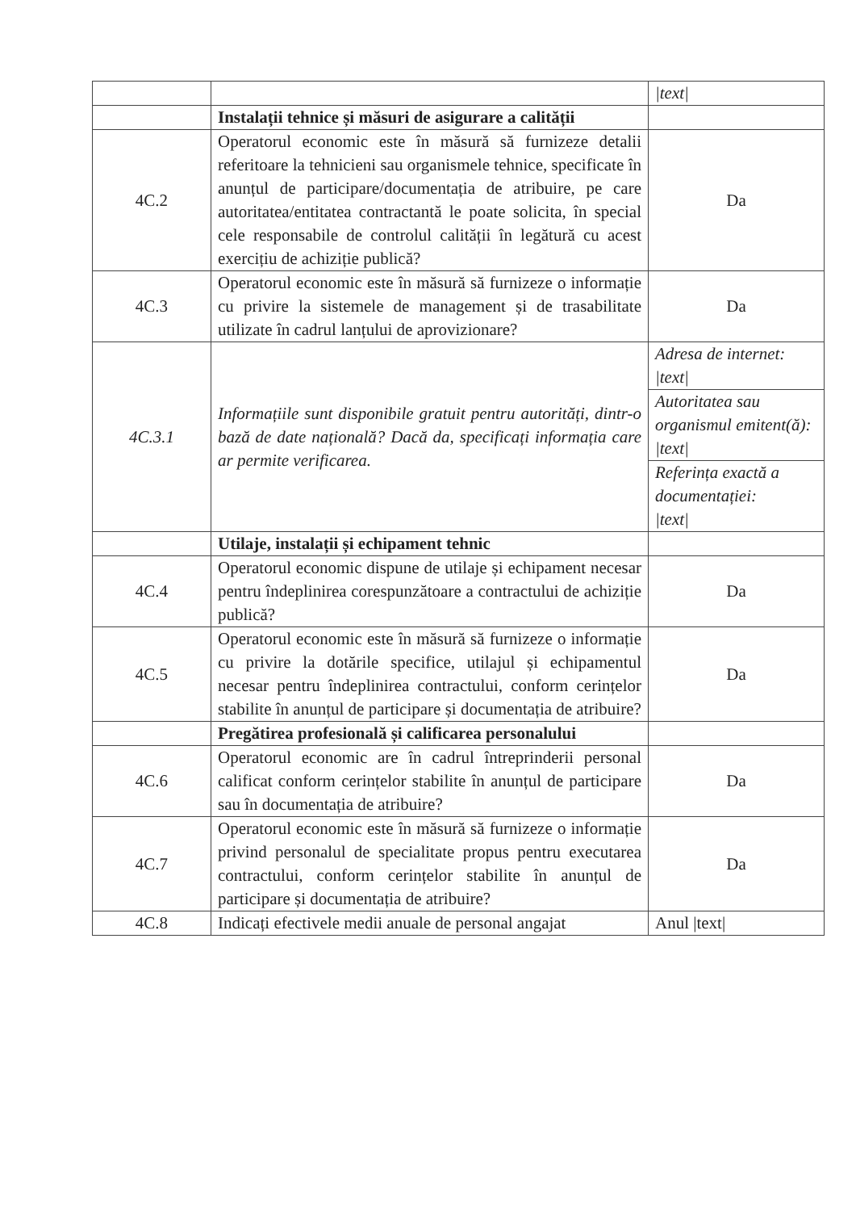| | | /text/ |
| | Instalații tehnice și măsuri de asigurare a calității | |
| 4C.2 | Operatorul economic este în măsură să furnizeze detalii referitoare la tehnicieni sau organismele tehnice, specificate în anunțul de participare/documentația de atribuire, pe care autoritatea/entitatea contractantă le poate solicita, în special cele responsabile de controlul calității în legătură cu acest exercițiu de achiziție publică? | Da |
| 4C.3 | Operatorul economic este în măsură să furnizeze o informație cu privire la sistemele de management și de trasabilitate utilizate în cadrul lanțului de aprovizionare? | Da |
| 4C.3.1 | Informațiile sunt disponibile gratuit pentru autorități, dintr-o bază de date națională? Dacă da, specificați informația care ar permite verificarea. | Adresa de internet: /text/ |
| | | Autoritatea sau organismul emitent(ă): /text/ |
| | | Referința exactă a documentației: /text/ |
| | Utilaje, instalații și echipament tehnic | |
| 4C.4 | Operatorul economic dispune de utilaje și echipament necesar pentru îndeplinirea corespunzătoare a contractului de achiziție publică? | Da |
| 4C.5 | Operatorul economic este în măsură să furnizeze o informație cu privire la dotările specifice, utilajul și echipamentul necesar pentru îndeplinirea contractului, conform cerințelor stabilite în anunțul de participare și documentația de atribuire? | Da |
| | Pregătirea profesională și calificarea personalului | |
| 4C.6 | Operatorul economic are în cadrul întreprinderii personal calificat conform cerințelor stabilite în anunțul de participare sau în documentația de atribuire? | Da |
| 4C.7 | Operatorul economic este în măsură să furnizeze o informație privind personalul de specialitate propus pentru executarea contractului, conform cerințelor stabilite în anunțul de participare și documentația de atribuire? | Da |
| 4C.8 | Indicați efectivele medii anuale de personal angajat | Anul /text/ |